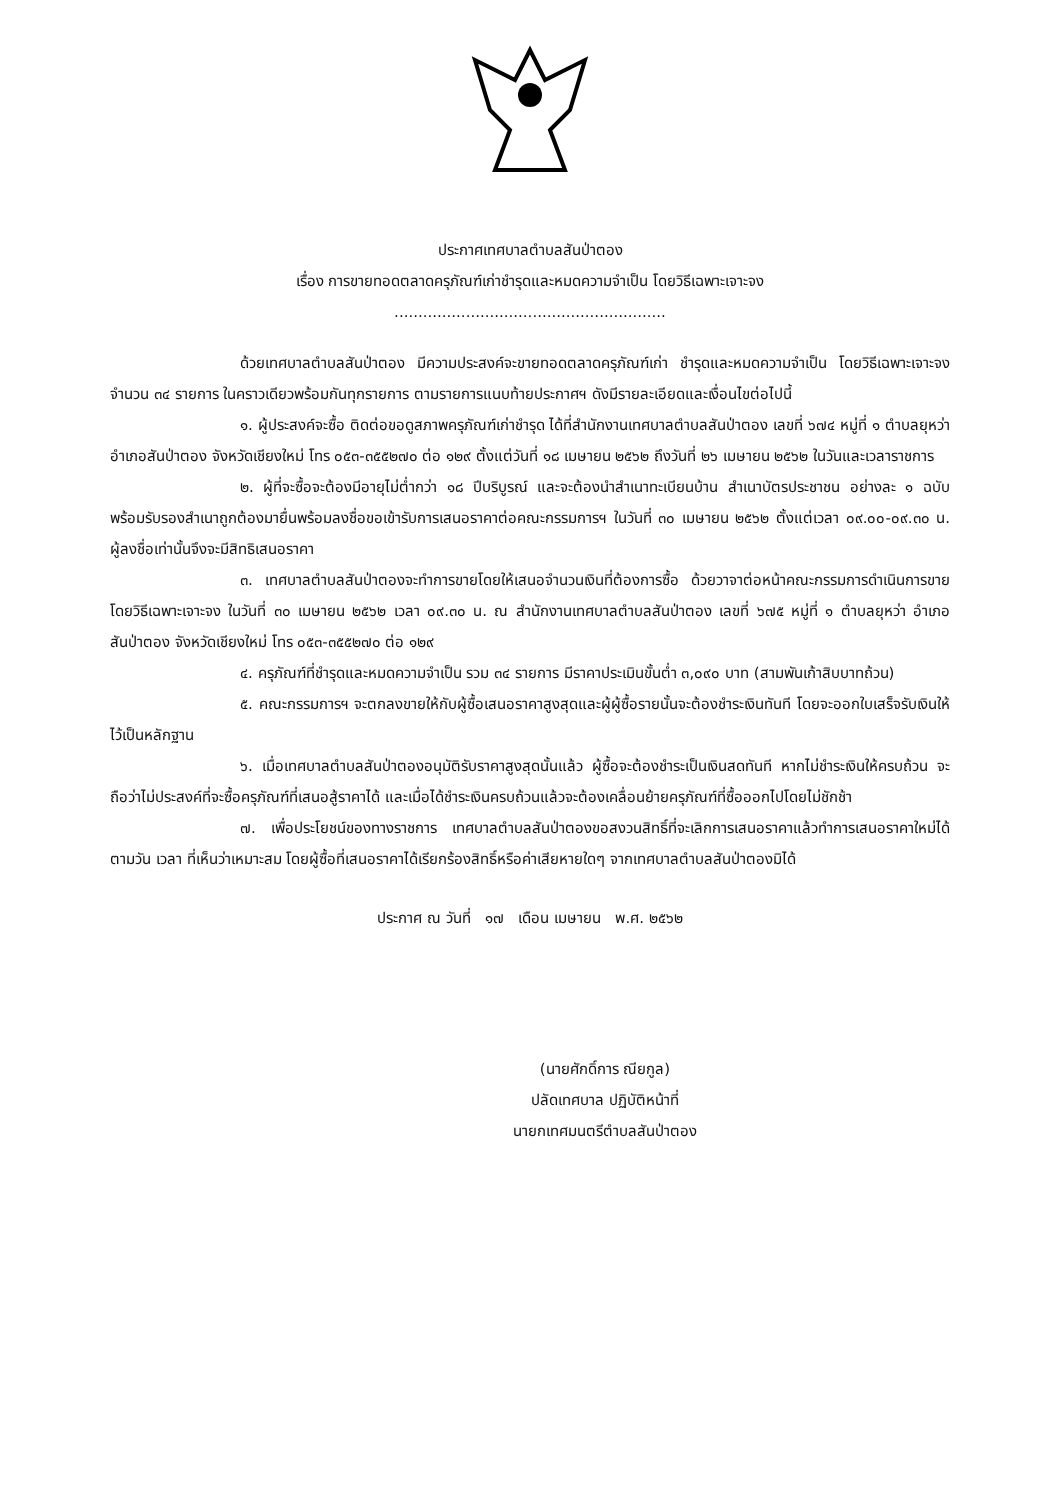ประกาศเทศบาลตำบลสันป่าตอง
เรื่อง การขายทอดตลาดครุภัณฑ์เก่าชำรุดและหมดความจำเป็น โดยวิธีเฉพาะเจาะจง
.........................................................
ด้วยเทศบาลตำบลสันป่าตอง มีความประสงค์จะขายทอดตลาดครุภัณฑ์เก่า ชำรุดและหมดความจำเป็น โดยวิธีเฉพาะเจาะจง จำนวน ๓๔ รายการ ในคราวเดียวพร้อมกันทุกรายการ ตามรายการแนบท้ายประกาศฯ ดังมีรายละเอียดและเงื่อนไขต่อไปนี้
๑. ผู้ประสงค์จะซื้อ ติดต่อขอดูสภาพครุภัณฑ์เก่าชำรุด ได้ที่สำนักงานเทศบาลตำบลสันป่าตอง เลขที่ ๖๗๔ หมู่ที่ ๑ ตำบลยุหว่า อำเภอสันป่าตอง จังหวัดเชียงใหม่ โทร ๐๕๓-๓๕๕๒๗๐ ต่อ ๑๒๙ ตั้งแต่วันที่ ๑๘ เมษายน ๒๕๖๒ ถึงวันที่ ๒๖ เมษายน ๒๕๖๒ ในวันและเวลาราชการ
๒. ผู้ที่จะซื้อจะต้องมีอายุไม่ต่ำกว่า ๑๘ ปีบริบูรณ์ และจะต้องนำสำเนาทะเบียนบ้าน สำเนาบัตรประชาชน อย่างละ ๑ ฉบับ พร้อมรับรองสำเนาถูกต้องมายื่นพร้อมลงชื่อขอเข้ารับการเสนอราคาต่อคณะกรรมการฯ ในวันที่ ๓๐ เมษายน ๒๕๖๒ ตั้งแต่เวลา ๐๙.๐๐-๐๙.๓๐ น. ผู้ลงชื่อเท่านั้นจึงจะมีสิทธิเสนอราคา
๓. เทศบาลตำบลสันป่าตองจะทำการขายโดยให้เสนอจำนวนเงินที่ต้องการซื้อ ด้วยวาจาต่อหน้าคณะกรรมการดำเนินการขายโดยวิธีเฉพาะเจาะจง ในวันที่ ๓๐ เมษายน ๒๕๖๒ เวลา ๐๙.๓๐ น. ณ สำนักงานเทศบาลตำบลสันป่าตอง เลขที่ ๖๗๕ หมู่ที่ ๑ ตำบลยุหว่า อำเภอสันป่าตอง จังหวัดเชียงใหม่ โทร ๐๕๓-๓๕๕๒๗๐ ต่อ ๑๒๙
๔. ครุภัณฑ์ที่ชำรุดและหมดความจำเป็น รวม ๓๔ รายการ มีราคาประเมินขั้นต่ำ ๓,๐๙๐ บาท (สามพันเก้าสิบบาทถ้วน)
๕. คณะกรรมการฯ จะตกลงขายให้กับผู้ซื้อเสนอราคาสูงสุดและผู้ผู้ซื้อรายนั้นจะต้องชำระเงินทันที โดยจะออกใบเสร็จรับเงินให้ไว้เป็นหลักฐาน
๖. เมื่อเทศบาลตำบลสันป่าตองอนุมัติรับราคาสูงสุดนั้นแล้ว ผู้ซื้อจะต้องชำระเป็นเงินสดทันที หากไม่ชำระเงินให้ครบถ้วน จะถือว่าไม่ประสงค์ที่จะซื้อครุภัณฑ์ที่เสนอสู้ราคาได้ และเมื่อได้ชำระเงินครบถ้วนแล้วจะต้องเคลื่อนย้ายครุภัณฑ์ที่ซื้อออกไปโดยไม่ชักช้า
๗. เพื่อประโยชน์ของทางราชการ เทศบาลตำบลสันป่าตองขอสงวนสิทธิ์ที่จะเลิกการเสนอราคาแล้วทำการเสนอราคาใหม่ได้ ตามวัน เวลา ที่เห็นว่าเหมาะสม โดยผู้ซื้อที่เสนอราคาได้เรียกร้องสิทธิ์หรือค่าเสียหายใดๆ จากเทศบาลตำบลสันป่าตองมิได้
ประกาศ ณ วันที่ ๑๗ เดือน เมษายน พ.ศ. ๒๕๖๒
(นายศักดิ์การ ณียกูล)
ปลัดเทศบาล ปฏิบัติหน้าที่
นายกเทศมนตรีตำบลสันป่าตอง